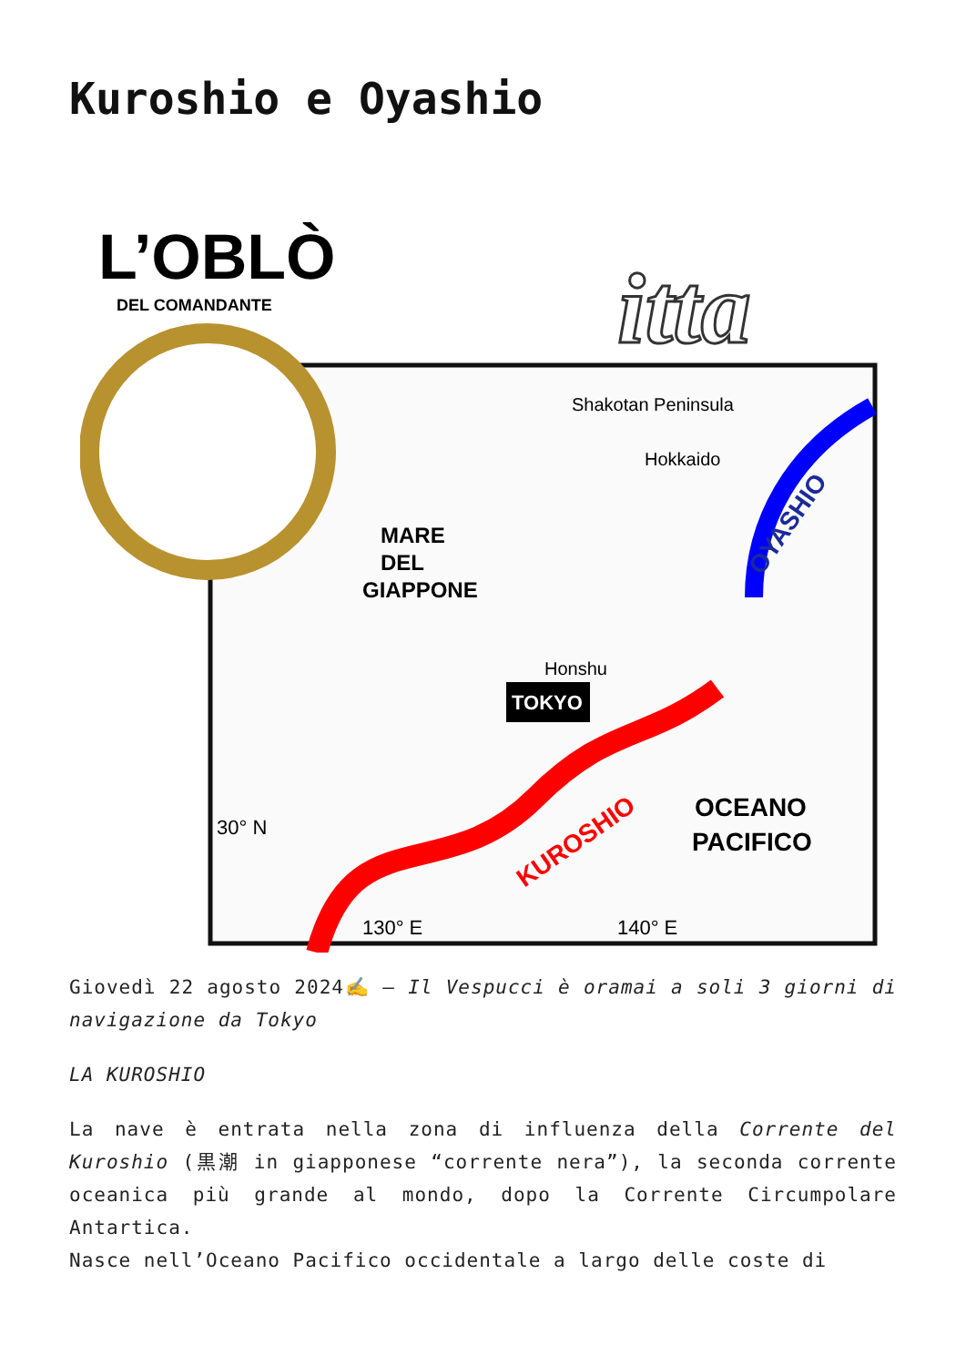Kuroshio e Oyashio
L’OBLÒ
DEL COMANDANTE
itta
MARE
DEL
GIAPPONE
Shakotan Peninsula
Hokkaido
Honshu
TOKYO
OYASHIO
KUROSHIO
OCEANO
PACIFICO
30° N
130° E
140° E
Giovedì 22 agosto 2024✍️ – Il Vespucci è oramai a soli 3 giorni di navigazione da Tokyo
LA KUROSHIO
La nave è entrata nella zona di influenza della Corrente del Kuroshio (黒潮 in giapponese “corrente nera”), la seconda corrente oceanica più grande al mondo, dopo la Corrente Circumpolare Antartica.
Nasce nell’Oceano Pacifico occidentale a largo delle coste di